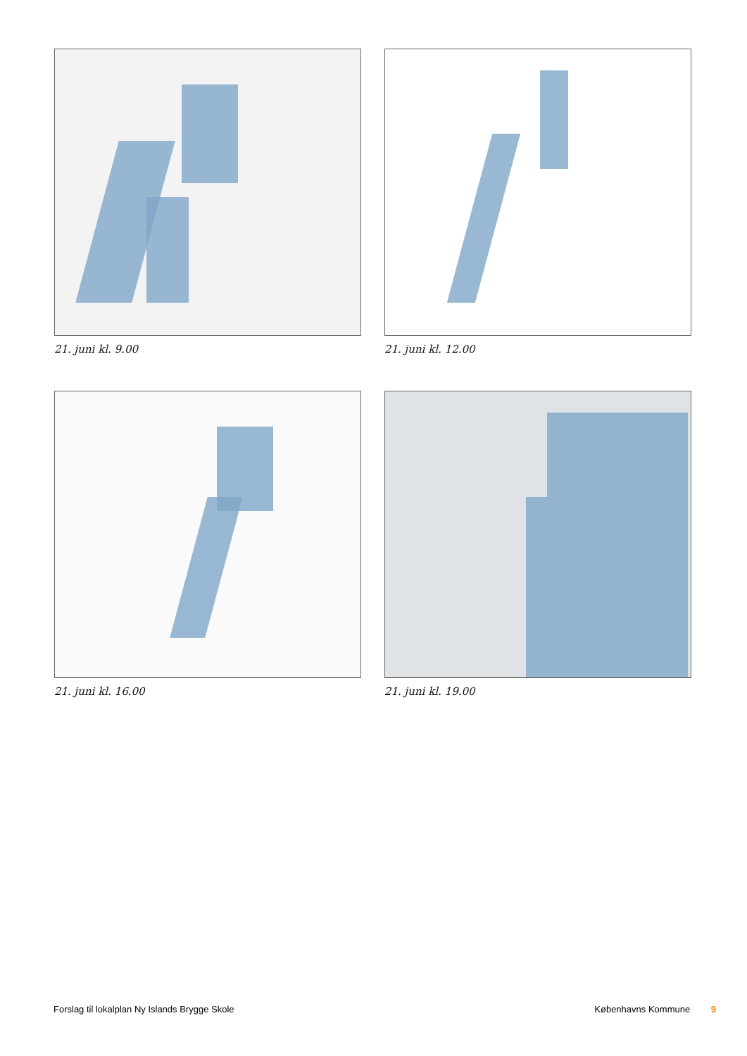21. juni kl. 9.00
21. juni kl. 12.00
21. juni kl. 16.00
21. juni kl. 19.00
Forslag til lokalplan Ny Islands Brygge Skole Københavns Kommune 9